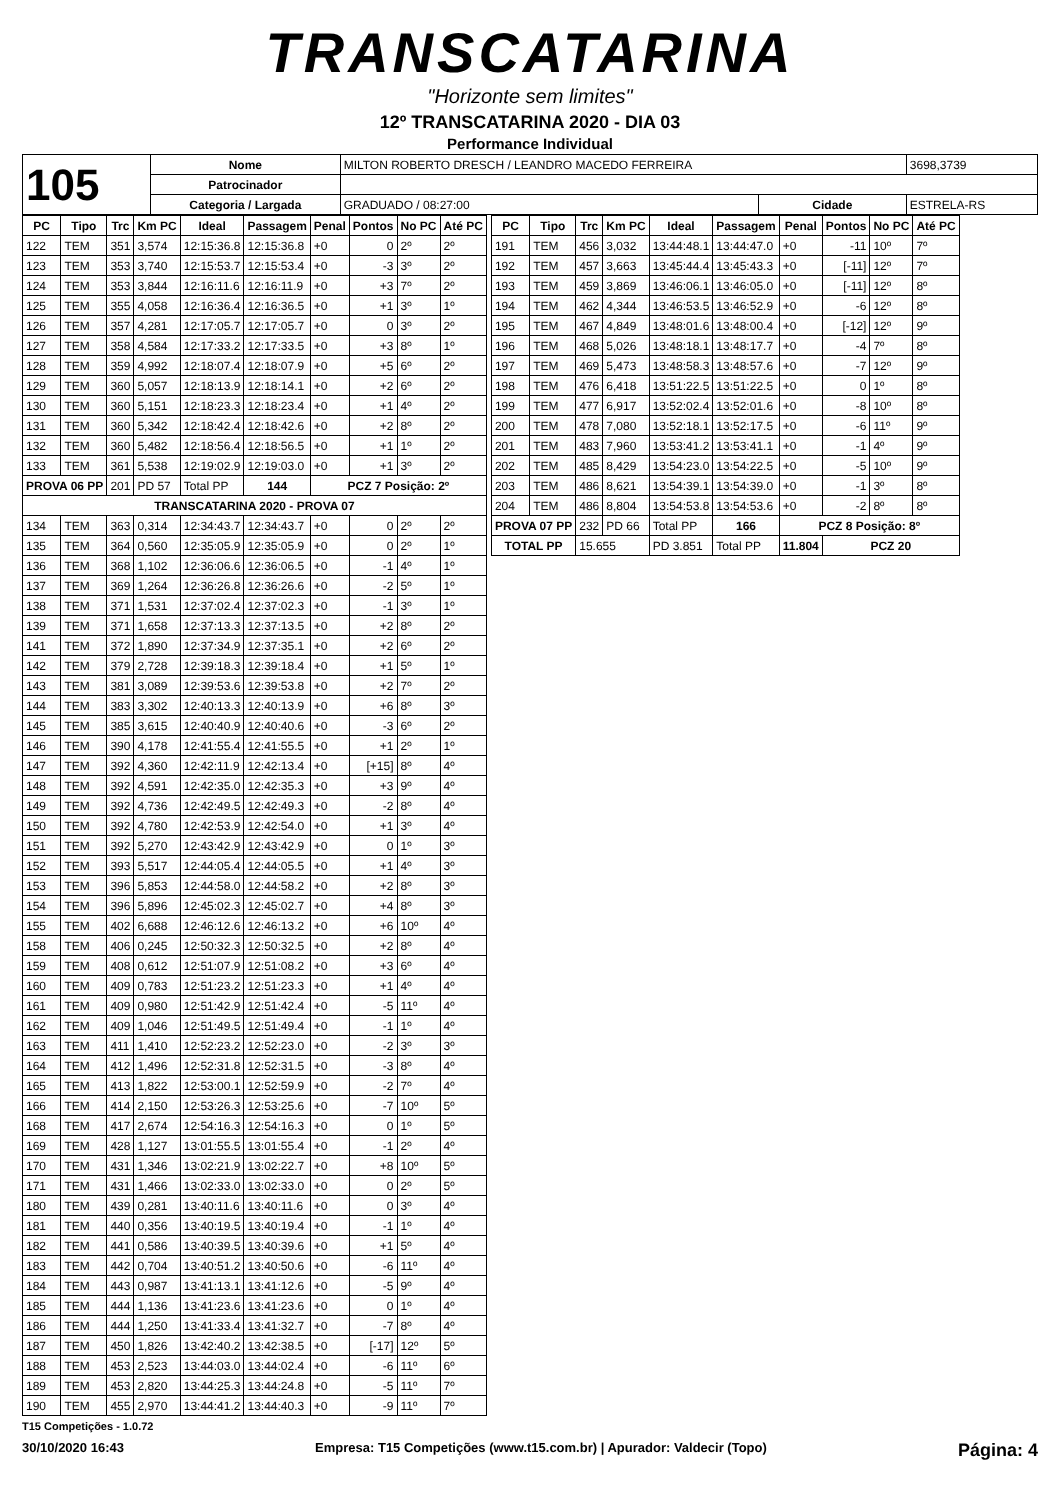TRANSCATARINA
"Horizonte sem limites"
12º TRANSCATARINA 2020 - DIA 03
Performance Individual
| 105 | Nome | MILTON ROBERTO DRESCH / LEANDRO MACEDO FERREIRA | | | 3698,3739 |
| | Patrocinador | | | | |
| | Categoria / Largada | GRADUADO / 08:27:00 | Cidade | ESTRELA-RS | |
| PC | Tipo | Trc | Km PC | Ideal | Passagem | Penal | Pontos | No PC | Até PC |
| --- | --- | --- | --- | --- | --- | --- | --- | --- | --- |
| 122 | TEM | 351 | 3,574 | 12:15:36.8 | 12:15:36.8 | +0 | 0 | 2º | 2º |
| 123 | TEM | 353 | 3,740 | 12:15:53.7 | 12:15:53.4 | +0 | -3 | 3º | 2º |
| 124 | TEM | 353 | 3,844 | 12:16:11.6 | 12:16:11.9 | +0 | +3 | 7º | 2º |
| 125 | TEM | 355 | 4,058 | 12:16:36.4 | 12:16:36.5 | +0 | +1 | 3º | 1º |
| 126 | TEM | 357 | 4,281 | 12:17:05.7 | 12:17:05.7 | +0 | 0 | 3º | 2º |
| 127 | TEM | 358 | 4,584 | 12:17:33.2 | 12:17:33.5 | +0 | +3 | 8º | 1º |
| 128 | TEM | 359 | 4,992 | 12:18:07.4 | 12:18:07.9 | +0 | +5 | 6º | 2º |
| 129 | TEM | 360 | 5,057 | 12:18:13.9 | 12:18:14.1 | +0 | +2 | 6º | 2º |
| 130 | TEM | 360 | 5,151 | 12:18:23.3 | 12:18:23.4 | +0 | +1 | 4º | 2º |
| 131 | TEM | 360 | 5,342 | 12:18:42.4 | 12:18:42.6 | +0 | +2 | 8º | 2º |
| 132 | TEM | 360 | 5,482 | 12:18:56.4 | 12:18:56.5 | +0 | +1 | 1º | 2º |
| 133 | TEM | 361 | 5,538 | 12:19:02.9 | 12:19:03.0 | +0 | +1 | 3º | 2º |
| PROVA 06 PP | | 201 | PD 57 | Total PP | 144 | PCZ 7 Posição: 2º | | | |
| TRANSCATARINA 2020 - PROVA 07 | | | | | | | | | |
| 134 | TEM | 363 | 0,314 | 12:34:43.7 | 12:34:43.7 | +0 | 0 | 2º | 2º |
| 135 | TEM | 364 | 0,560 | 12:35:05.9 | 12:35:05.9 | +0 | 0 | 2º | 1º |
| 136 | TEM | 368 | 1,102 | 12:36:06.6 | 12:36:06.5 | +0 | -1 | 4º | 1º |
| 137 | TEM | 369 | 1,264 | 12:36:26.8 | 12:36:26.6 | +0 | -2 | 5º | 1º |
| 138 | TEM | 371 | 1,531 | 12:37:02.4 | 12:37:02.3 | +0 | -1 | 3º | 1º |
| 139 | TEM | 371 | 1,658 | 12:37:13.3 | 12:37:13.5 | +0 | +2 | 8º | 2º |
| 141 | TEM | 372 | 1,890 | 12:37:34.9 | 12:37:35.1 | +0 | +2 | 6º | 2º |
| 142 | TEM | 379 | 2,728 | 12:39:18.3 | 12:39:18.4 | +0 | +1 | 5º | 1º |
| 143 | TEM | 381 | 3,089 | 12:39:53.6 | 12:39:53.8 | +0 | +2 | 7º | 2º |
| 144 | TEM | 383 | 3,302 | 12:40:13.3 | 12:40:13.9 | +0 | +6 | 8º | 3º |
| 145 | TEM | 385 | 3,615 | 12:40:40.9 | 12:40:40.6 | +0 | -3 | 6º | 2º |
| 146 | TEM | 390 | 4,178 | 12:41:55.4 | 12:41:55.5 | +0 | +1 | 2º | 1º |
| 147 | TEM | 392 | 4,360 | 12:42:11.9 | 12:42:13.4 | +0 | [+15] | 8º | 4º |
| 148 | TEM | 392 | 4,591 | 12:42:35.0 | 12:42:35.3 | +0 | +3 | 9º | 4º |
| 149 | TEM | 392 | 4,736 | 12:42:49.5 | 12:42:49.3 | +0 | -2 | 8º | 4º |
| 150 | TEM | 392 | 4,780 | 12:42:53.9 | 12:42:54.0 | +0 | +1 | 3º | 4º |
| 151 | TEM | 392 | 5,270 | 12:43:42.9 | 12:43:42.9 | +0 | 0 | 1º | 3º |
| 152 | TEM | 393 | 5,517 | 12:44:05.4 | 12:44:05.5 | +0 | +1 | 4º | 3º |
| 153 | TEM | 396 | 5,853 | 12:44:58.0 | 12:44:58.2 | +0 | +2 | 8º | 3º |
| 154 | TEM | 396 | 5,896 | 12:45:02.3 | 12:45:02.7 | +0 | +4 | 8º | 3º |
| 155 | TEM | 402 | 6,688 | 12:46:12.6 | 12:46:13.2 | +0 | +6 | 10º | 4º |
| 158 | TEM | 406 | 0,245 | 12:50:32.3 | 12:50:32.5 | +0 | +2 | 8º | 4º |
| 159 | TEM | 408 | 0,612 | 12:51:07.9 | 12:51:08.2 | +0 | +3 | 6º | 4º |
| 160 | TEM | 409 | 0,783 | 12:51:23.2 | 12:51:23.3 | +0 | +1 | 4º | 4º |
| 161 | TEM | 409 | 0,980 | 12:51:42.9 | 12:51:42.4 | +0 | -5 | 11º | 4º |
| 162 | TEM | 409 | 1,046 | 12:51:49.5 | 12:51:49.4 | +0 | -1 | 1º | 4º |
| 163 | TEM | 411 | 1,410 | 12:52:23.2 | 12:52:23.0 | +0 | -2 | 3º | 3º |
| 164 | TEM | 412 | 1,496 | 12:52:31.8 | 12:52:31.5 | +0 | -3 | 8º | 4º |
| 165 | TEM | 413 | 1,822 | 12:53:00.1 | 12:52:59.9 | +0 | -2 | 7º | 4º |
| 166 | TEM | 414 | 2,150 | 12:53:26.3 | 12:53:25.6 | +0 | -7 | 10º | 5º |
| 168 | TEM | 417 | 2,674 | 12:54:16.3 | 12:54:16.3 | +0 | 0 | 1º | 5º |
| 169 | TEM | 428 | 1,127 | 13:01:55.5 | 13:01:55.4 | +0 | -1 | 2º | 4º |
| 170 | TEM | 431 | 1,346 | 13:02:21.9 | 13:02:22.7 | +0 | +8 | 10º | 5º |
| 171 | TEM | 431 | 1,466 | 13:02:33.0 | 13:02:33.0 | +0 | 0 | 2º | 5º |
| 180 | TEM | 439 | 0,281 | 13:40:11.6 | 13:40:11.6 | +0 | 0 | 3º | 4º |
| 181 | TEM | 440 | 0,356 | 13:40:19.5 | 13:40:19.4 | +0 | -1 | 1º | 4º |
| 182 | TEM | 441 | 0,586 | 13:40:39.5 | 13:40:39.6 | +0 | +1 | 5º | 4º |
| 183 | TEM | 442 | 0,704 | 13:40:51.2 | 13:40:50.6 | +0 | -6 | 11º | 4º |
| 184 | TEM | 443 | 0,987 | 13:41:13.1 | 13:41:12.6 | +0 | -5 | 9º | 4º |
| 185 | TEM | 444 | 1,136 | 13:41:23.6 | 13:41:23.6 | +0 | 0 | 1º | 4º |
| 186 | TEM | 444 | 1,250 | 13:41:33.4 | 13:41:32.7 | +0 | -7 | 8º | 4º |
| 187 | TEM | 450 | 1,826 | 13:42:40.2 | 13:42:38.5 | +0 | [-17] | 12º | 5º |
| 188 | TEM | 453 | 2,523 | 13:44:03.0 | 13:44:02.4 | +0 | -6 | 11º | 6º |
| 189 | TEM | 453 | 2,820 | 13:44:25.3 | 13:44:24.8 | +0 | -5 | 11º | 7º |
| 190 | TEM | 455 | 2,970 | 13:44:41.2 | 13:44:40.3 | +0 | -9 | 11º | 7º |
| PC | Tipo | Trc | Km PC | Ideal | Passagem | Penal | Pontos | No PC | Até PC |
| --- | --- | --- | --- | --- | --- | --- | --- | --- | --- |
| 191 | TEM | 456 | 3,032 | 13:44:48.1 | 13:44:47.0 | +0 | -11 | 10º | 7º |
| 192 | TEM | 457 | 3,663 | 13:45:44.4 | 13:45:43.3 | +0 | [-11] | 12º | 7º |
| 193 | TEM | 459 | 3,869 | 13:46:06.1 | 13:46:05.0 | +0 | [-11] | 12º | 8º |
| 194 | TEM | 462 | 4,344 | 13:46:53.5 | 13:46:52.9 | +0 | -6 | 12º | 8º |
| 195 | TEM | 467 | 4,849 | 13:48:01.6 | 13:48:00.4 | +0 | [-12] | 12º | 9º |
| 196 | TEM | 468 | 5,026 | 13:48:18.1 | 13:48:17.7 | +0 | -4 | 7º | 8º |
| 197 | TEM | 469 | 5,473 | 13:48:58.3 | 13:48:57.6 | +0 | -7 | 12º | 9º |
| 198 | TEM | 476 | 6,418 | 13:51:22.5 | 13:51:22.5 | +0 | 0 | 1º | 8º |
| 199 | TEM | 477 | 6,917 | 13:52:02.4 | 13:52:01.6 | +0 | -8 | 10º | 8º |
| 200 | TEM | 478 | 7,080 | 13:52:18.1 | 13:52:17.5 | +0 | -6 | 11º | 9º |
| 201 | TEM | 483 | 7,960 | 13:53:41.2 | 13:53:41.1 | +0 | -1 | 4º | 9º |
| 202 | TEM | 485 | 8,429 | 13:54:23.0 | 13:54:22.5 | +0 | -5 | 10º | 9º |
| 203 | TEM | 486 | 8,621 | 13:54:39.1 | 13:54:39.0 | +0 | -1 | 3º | 8º |
| 204 | TEM | 486 | 8,804 | 13:54:53.8 | 13:54:53.6 | +0 | -2 | 8º | 8º |
| PROVA 07 PP | | 232 | PD 66 | Total PP | 166 | PCZ 8 Posição: 8º | | | |
| TOTAL PP | | 15.655 | | PD 3.851 | Total PP | 11.804 | PCZ 20 | | |
T15 Competições - 1.0.72
30/10/2020 16:43 Empresa: T15 Competições (www.t15.com.br) | Apurador: Valdecir (Topo) Página: 4